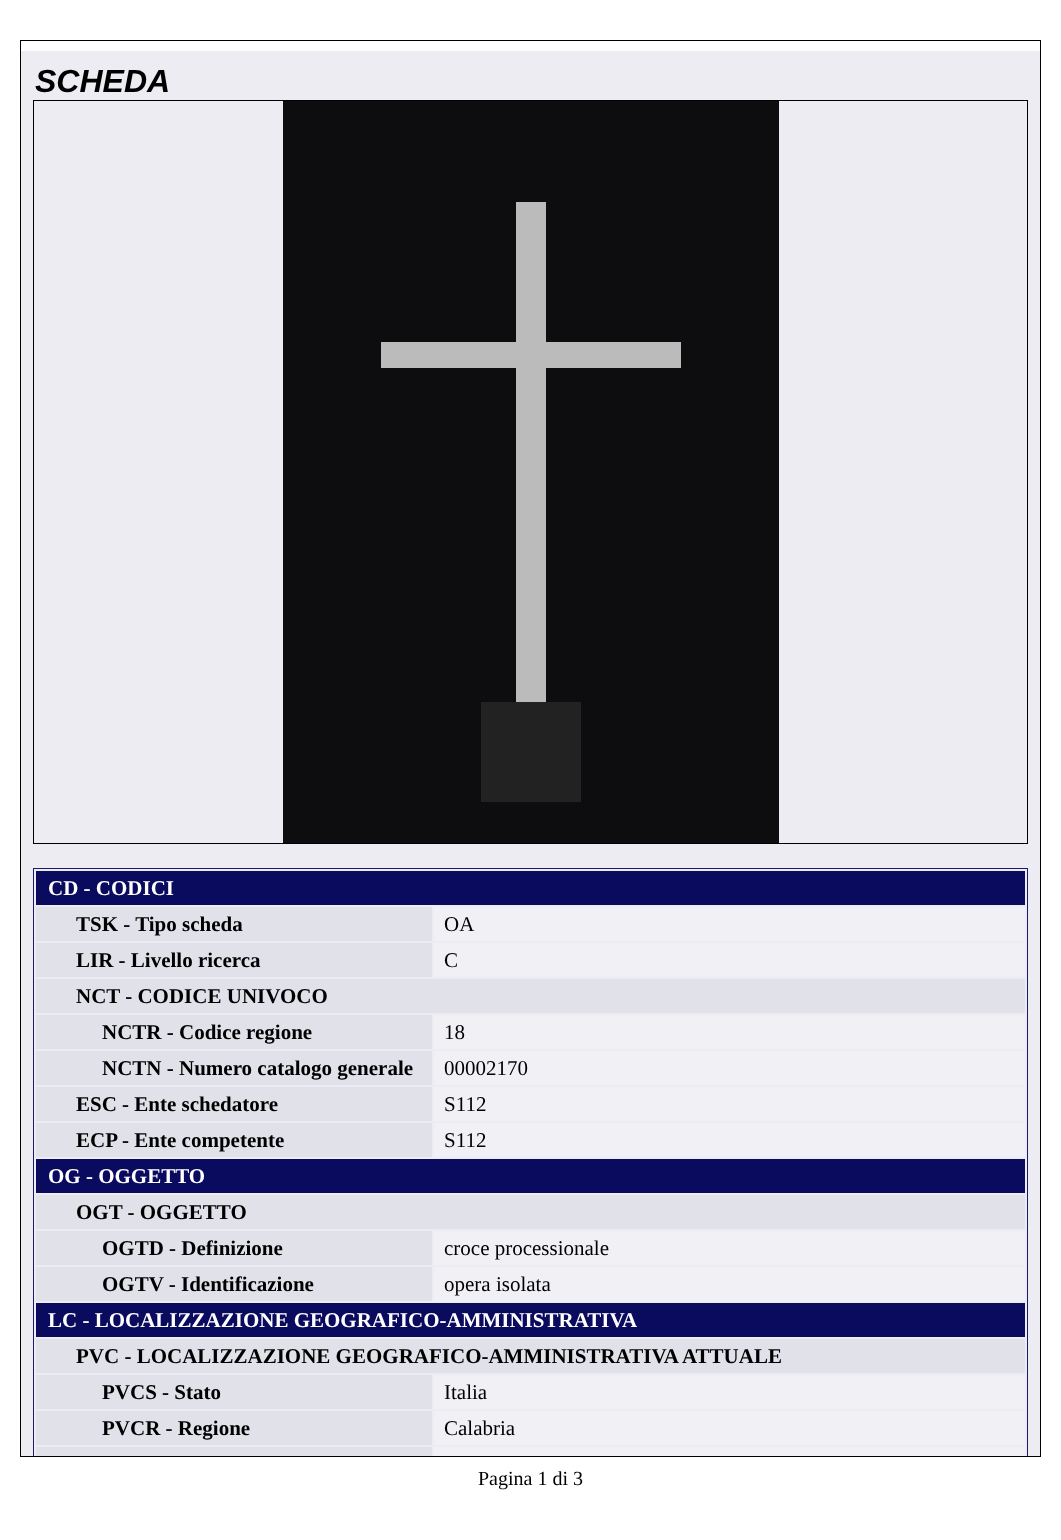SCHEDA
| CD - CODICI | |
| TSK - Tipo scheda | OA |
| LIR - Livello ricerca | C |
| NCT - CODICE UNIVOCO | |
| NCTR - Codice regione | 18 |
| NCTN - Numero catalogo generale | 00002170 |
| ESC - Ente schedatore | S112 |
| ECP - Ente competente | S112 |
| OG - OGGETTO | |
| OGT - OGGETTO | |
| OGTD - Definizione | croce processionale |
| OGTV - Identificazione | opera isolata |
| LC - LOCALIZZAZIONE GEOGRAFICO-AMMINISTRATIVA | |
| PVC - LOCALIZZAZIONE GEOGRAFICO-AMMINISTRATIVA ATTUALE | |
| PVCS - Stato | Italia |
| PVCR - Regione | Calabria |
Pagina 1 di 3